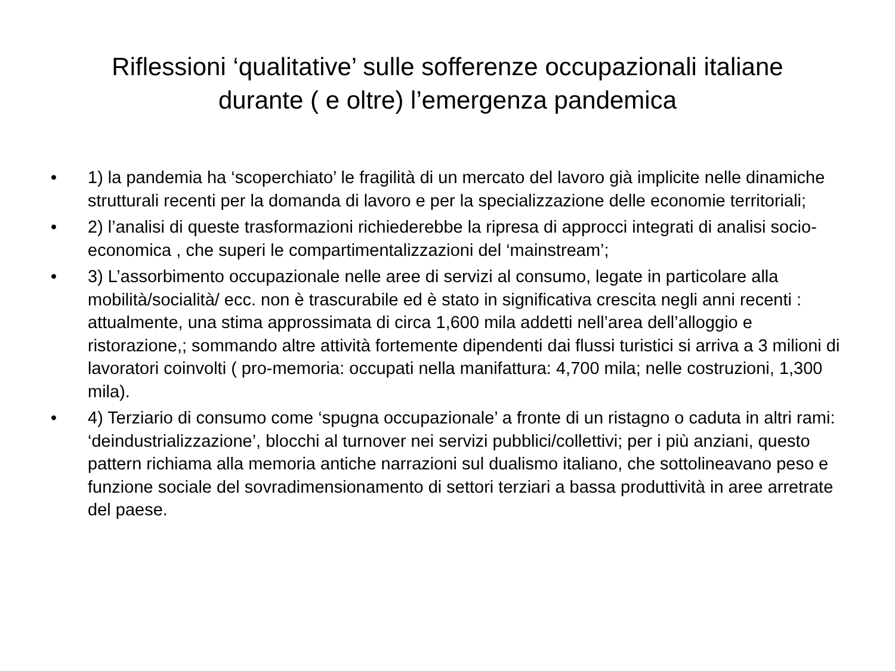Riflessioni ‘qualitative’ sulle sofferenze occupazionali italiane
durante ( e oltre) l’emergenza pandemica
• 1) la pandemia ha ‘scoperchiato’ le fragilità di un mercato del lavoro già implicite nelle dinamiche strutturali recenti per la domanda di lavoro e per la specializzazione delle economie territoriali;
• 2) l’analisi di queste trasformazioni richiederebbe la ripresa di approcci integrati di analisi socio-economica , che superi le compartimentalizzazioni del ‘mainstream’;
• 3) L’assorbimento occupazionale nelle aree di servizi al consumo, legate in particolare alla mobilità/socialità/ ecc. non è trascurabile ed è stato in significativa crescita negli anni recenti : attualmente, una stima approssimata di circa 1,600 mila addetti nell’area dell’alloggio e ristorazione,; sommando altre attività fortemente dipendenti dai flussi turistici si arriva a 3 milioni di lavoratori coinvolti ( pro-memoria: occupati nella manifattura: 4,700 mila; nelle costruzioni, 1,300 mila).
• 4) Terziario di consumo come ‘spugna occupazionale’ a fronte di un ristagno o caduta in altri rami: ‘deindustrializzazione’, blocchi al turnover nei servizi pubblici/collettivi; per i più anziani, questo pattern richiama alla memoria antiche narrazioni sul dualismo italiano, che sottolineavano peso e funzione sociale del sovradimensionamento di settori terziari a bassa produttività in aree arretrate del paese.